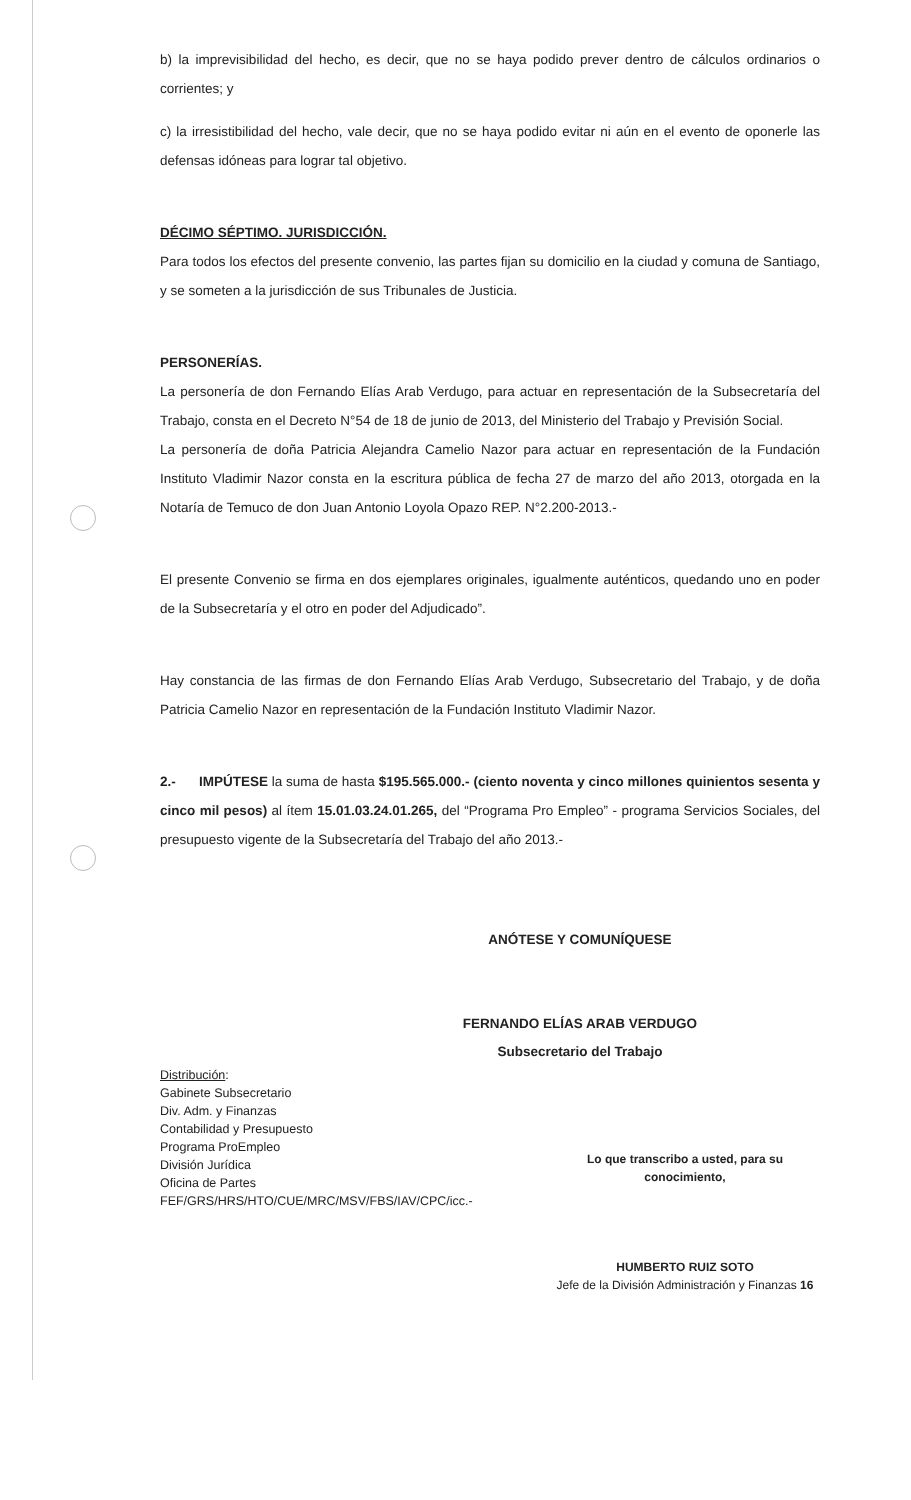b) la imprevisibilidad del hecho, es decir, que no se haya podido prever dentro de cálculos ordinarios o corrientes; y
c) la irresistibilidad del hecho, vale decir, que no se haya podido evitar ni aún en el evento de oponerle las defensas idóneas para lograr tal objetivo.
DÉCIMO SÉPTIMO. JURISDICCIÓN.
Para todos los efectos del presente convenio, las partes fijan su domicilio en la ciudad y comuna de Santiago, y se someten a la jurisdicción de sus Tribunales de Justicia.
PERSONERÍAS.
La personería de don Fernando Elías Arab Verdugo, para actuar en representación de la Subsecretaría del Trabajo, consta en el Decreto N°54 de 18 de junio de 2013, del Ministerio del Trabajo y Previsión Social.
La personería de doña Patricia Alejandra Camelio Nazor para actuar en representación de la Fundación Instituto Vladimir Nazor consta en la escritura pública de fecha 27 de marzo del año 2013, otorgada en la Notaría de Temuco de don Juan Antonio Loyola Opazo REP. N°2.200-2013.-
El presente Convenio se firma en dos ejemplares originales, igualmente auténticos, quedando uno en poder de la Subsecretaría y el otro en poder del Adjudicado”.
Hay constancia de las firmas de don Fernando Elías Arab Verdugo, Subsecretario del Trabajo, y de doña Patricia Camelio Nazor en representación de la Fundación Instituto Vladimir Nazor.
2.- IMPÚTESE la suma de hasta $195.565.000.- (ciento noventa y cinco millones quinientos sesenta y cinco mil pesos) al ítem 15.01.03.24.01.265, del “Programa Pro Empleo” - programa Servicios Sociales, del presupuesto vigente de la Subsecretaría del Trabajo del año 2013.-
ANÓTESE Y COMUNÍQUESE
FERNANDO ELÍAS ARAB VERDUGO
Subsecretario del Trabajo
Distribución:
Gabinete Subsecretario
Div. Adm. y Finanzas
Contabilidad y Presupuesto
Programa ProEmpleo
División Jurídica
Oficina de Partes
FEF/GRS/HRS/HTO/CUE/MRC/MSV/FBS/IAV/CPC/icc.-
Lo que transcribo a usted, para su conocimiento,
HUMBERTO RUIZ SOTO
Jefe de la División Administración y Finanzas 16